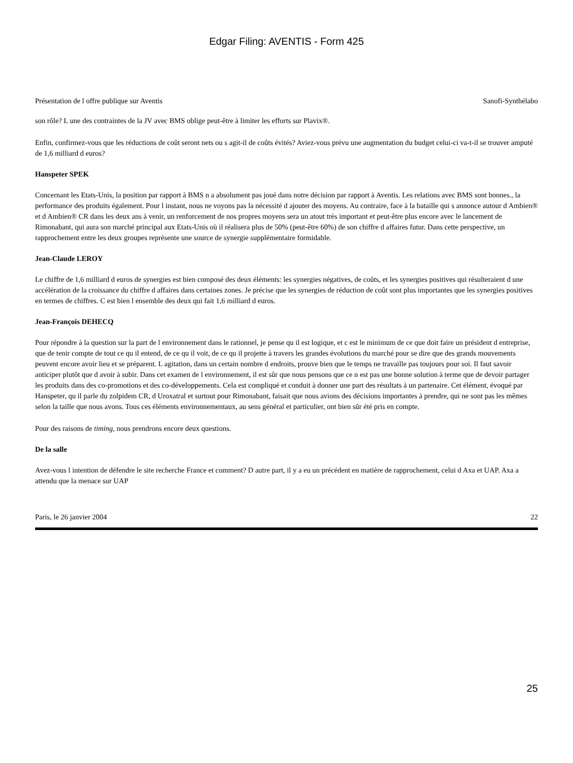Edgar Filing: AVENTIS - Form 425
Présentation de l offre publique sur Aventis Sanofi-Synthélabo
son rôle? L une des contraintes de la JV avec BMS oblige peut-être à limiter les efforts sur Plavix®.
Enfin, confirmez-vous que les réductions de coût seront nets ou s agit-il de coûts évités? Aviez-vous prévu une augmentation du budget celui-ci va-t-il se trouver amputé de 1,6 milliard d euros?
Hanspeter SPEK
Concernant les Etats-Unis, la position par rapport à BMS n a absolument pas joué dans notre décision par rapport à Aventis. Les relations avec BMS sont bonnes., la performance des produits également. Pour l instant, nous ne voyons pas la nécessité d ajouter des moyens. Au contraire, face à la bataille qui s annonce autour d Ambien® et d Ambien® CR dans les deux ans à venir, un renforcement de nos propres moyens sera un atout très important et peut-être plus encore avec le lancement de Rimonabant, qui aura son marché principal aux Etats-Unis où il réalisera plus de 50% (peut-être 60%) de son chiffre d affaires futur. Dans cette perspective, un rapprochement entre les deux groupes représente une source de synergie supplémentaire formidable.
Jean-Claude LEROY
Le chiffre de 1,6 milliard d euros de synergies est bien composé des deux éléments: les synergies négatives, de coûts, et les synergies positives qui résulteraient d une accélération de la croissance du chiffre d affaires dans certaines zones. Je précise que les synergies de réduction de coût sont plus importantes que les synergies positives en termes de chiffres. C est bien l ensemble des deux qui fait 1,6 milliard d euros.
Jean-François DEHECQ
Pour répondre à la question sur la part de l environnement dans le rationnel, je pense qu il est logique, et c est le minimum de ce que doit faire un président d entreprise, que de tenir compte de tout ce qu il entend, de ce qu il voit, de ce qu il projette à travers les grandes évolutions du marché pour se dire que des grands mouvements peuvent encore avoir lieu et se préparent. L agitation, dans un certain nombre d endroits, prouve bien que le temps ne travaille pas toujours pour soi. Il faut savoir anticiper plutôt que d avoir à subir. Dans cet examen de l environnement, il est sûr que nous pensons que ce n est pas une bonne solution à terme que de devoir partager les produits dans des co-promotions et des co-développements. Cela est compliqué et conduit à donner une part des résultats à un partenaire. Cet élément, évoqué par Hanspeter, qu il parle du zolpidem CR, d Uroxatral et surtout pour Rimonabant, faisait que nous avions des décisions importantes à prendre, qui ne sont pas les mêmes selon la taille que nous avons. Tous ces éléments environnementaux, au sens général et particulier, ont bien sûr été pris en compte.
Pour des raisons de timing, nous prendrons encore deux questions.
De la salle
Avez-vous l intention de défendre le site recherche France et comment? D autre part, il y a eu un précédent en matière de rapprochement, celui d Axa et UAP. Axa a attendu que la menace sur UAP
Paris, le 26 janvier 2004 22
25